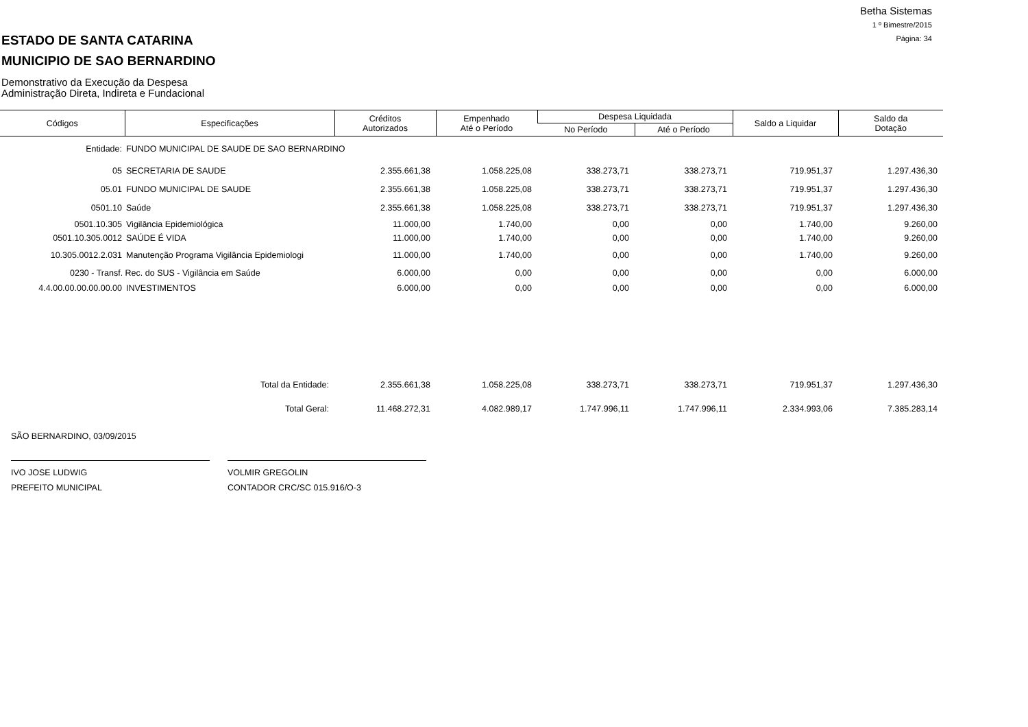Betha Sistemas
1 º Bimestre/2015
Página: 34
ESTADO DE SANTA CATARINA
MUNICIPIO DE SAO BERNARDINO
Demonstrativo da Execução da Despesa
Administração Direta, Indireta e Fundacional
| Códigos | Especificações | Créditos Autorizados | Empenhado Até o Período | Despesa Liquidada | | Saldo a Liquidar | Saldo da Dotação |
| --- | --- | --- | --- | --- | --- | --- | --- |
| | | | | No Período | Até o Período | | |
| Entidade: | FUNDO MUNICIPAL DE SAUDE DE SAO BERNARDINO | | | | | | |
| 05 | SECRETARIA DE SAUDE | 2.355.661,38 | 1.058.225,08 | 338.273,71 | 338.273,71 | 719.951,37 | 1.297.436,30 |
| 05.01 | FUNDO MUNICIPAL DE SAUDE | 2.355.661,38 | 1.058.225,08 | 338.273,71 | 338.273,71 | 719.951,37 | 1.297.436,30 |
| 0501.10 | Saúde | 2.355.661,38 | 1.058.225,08 | 338.273,71 | 338.273,71 | 719.951,37 | 1.297.436,30 |
| 0501.10.305 | Vigilância Epidemiológica | 11.000,00 | 1.740,00 | 0,00 | 0,00 | 1.740,00 | 9.260,00 |
| 0501.10.305.0012 | SAÚDE É VIDA | 11.000,00 | 1.740,00 | 0,00 | 0,00 | 1.740,00 | 9.260,00 |
| 10.305.0012.2.031 | Manutenção Programa Vigilância Epidemiologi | 11.000,00 | 1.740,00 | 0,00 | 0,00 | 1.740,00 | 9.260,00 |
| 0230 - Transf. Rec. do SUS - Vigilância em Saúde | | 6.000,00 | 0,00 | 0,00 | 0,00 | 0,00 | 6.000,00 |
| 4.4.00.00.00.00.00.00 | INVESTIMENTOS | 6.000,00 | 0,00 | 0,00 | 0,00 | 0,00 | 6.000,00 |
| | Total da Entidade: | 2.355.661,38 | 1.058.225,08 | 338.273,71 | 338.273,71 | 719.951,37 | 1.297.436,30 |
| | Total Geral: | 11.468.272,31 | 4.082.989,17 | 1.747.996,11 | 1.747.996,11 | 2.334.993,06 | 7.385.283,14 |
SÃO BERNARDINO, 03/09/2015
IVO JOSE LUDWIG
PREFEITO MUNICIPAL
VOLMIR GREGOLIN
CONTADOR CRC/SC 015.916/O-3